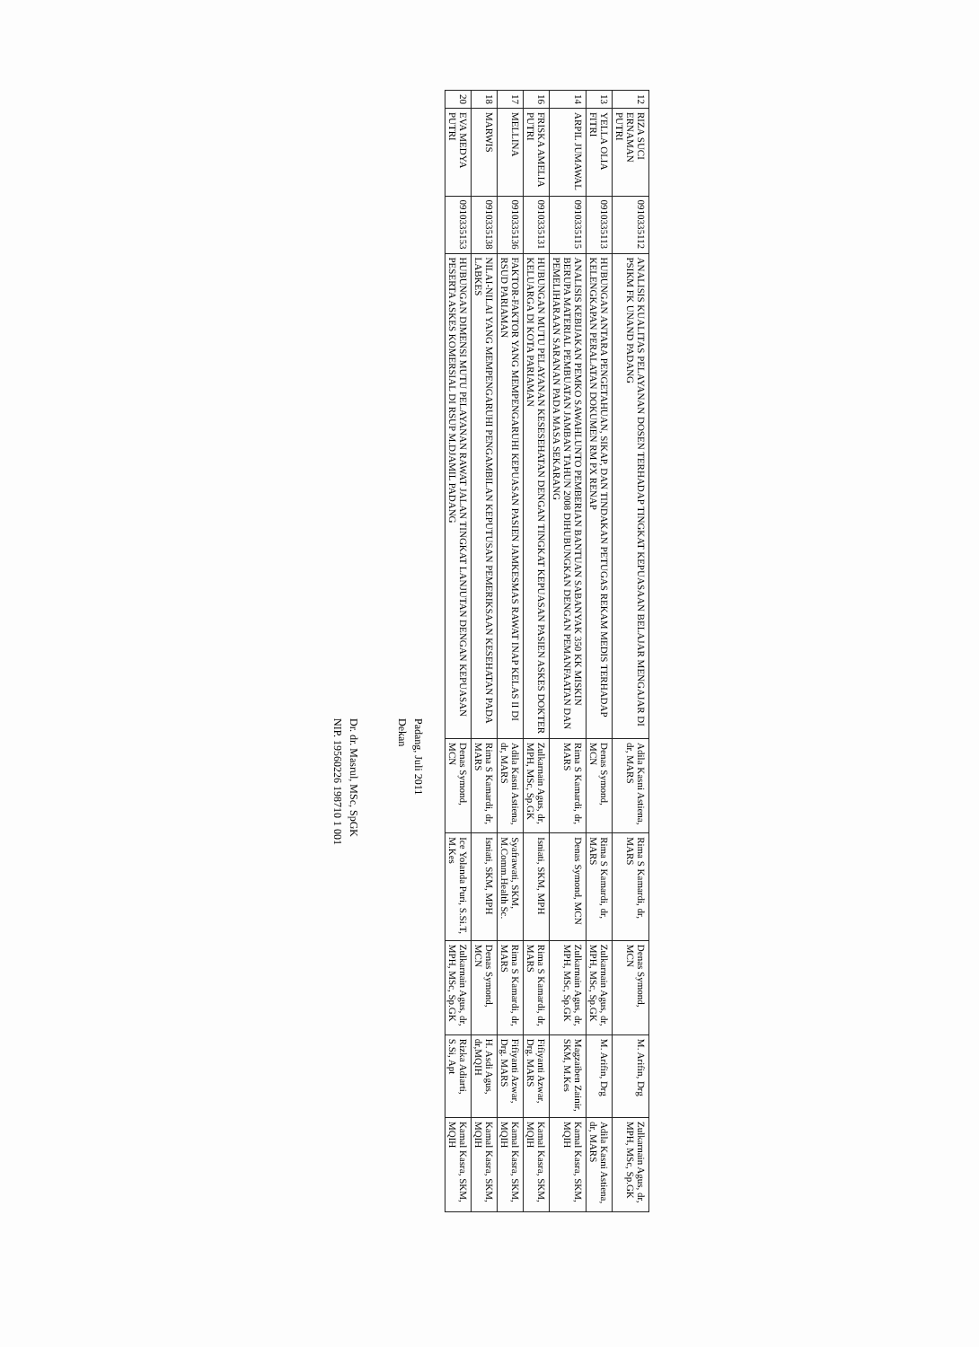| 12 | RIZA SUCI ERNAMAN PUTRI | 0910335112 | ANALISIS KUALITAS PELAYANAN DOSEN TERHADAP TINGKAT KEPUASAAN BELAJAR MENGAJAR DI PSIKM FK UNAND PADANG | Adila Kasni Astiena, dr, MARS | Rima S Kamardi, dr, MARS | Denas Symond, MCN | M. Arifin, Drg | Zulkarnain Agus, dr, MPH, MSc, Sp.GK |
| 13 | YELLA OLIA FITRI | 0910335113 | HUBUNGAN ANTARA PENGETAHUAN, SIKAP, DAN TINDAKAN PETUGAS REKAM MEDIS TERHADAP KELENGKAPAN PERALATAN DOKUMEN RM PX RENAP | Denas Symond, MCN | Rima S Kamardi, dr, MARS | Zulkarnain Agus, dr, MPH, MSc, Sp.GK | M. Arifin, Drg | Adila Kasni Astiena, dr, MARS |
| 14 | ARPIL JUMAWAL | 0910335115 | ANALISIS KEBIJAKAN PEMKO SAWAHLUNTO PEMBERIAN BANTUAN SABANYAK 350 KK MISKIN BERUPA MATERIAL PEMBUATAN JAMBAN TAHUN 2008 DIHUBUNGKAN DENGAN PEMANFAATAN DAN PEMELIHARAAN SARANAN PADA MASA SEKARANG | Rima S Kamardi, dr, MARS | Denas Symond, MCN | Zulkarnain Agus, dr, MPH, MSc, Sp.GK | Magzaiben Zainir, SKM, M.Kes | Kamal Kasra, SKM, MQIH |
| 16 | FRISKA AMELIA PUTRI | 0910335131 | HUBUNGAN MUTU PELAYANAN KESESEHATAN DENGAN TINGKAT KEPUASAN PASIEN ASKES DOKTER KELUARGA DI KOTA PARIAMAN | Zulkarnain Agus, dr, MPH, MSc, Sp.GK | Isniati, SKM, MPH | Rima S Kamardi, dr, MARS | Fifiyanti Azwar, Drg. MARS | Kamal Kasra, SKM, MQIH |
| 17 | MELLINA | 0910335136 | FAKTOR-FAKTOR YANG MEMPENGARUHI KEPUASAN PASIEN JAMKESMAS RAWAT INAP KELAS II DI RSUD PARIAMAN | Adila Kasni Astiena, dr, MARS | Syafrawati, SKM, M.Comm.Health Sc. | Rima S Kamardi, dr, MARS | Fifiyanti Azwar, Drg. MARS | Kamal Kasra, SKM, MQIH |
| 18 | MARWIS | 0910335138 | NILAI-NILAI YANG MEMPENGARUHI PENGAMBILAN KEPUTUSAN PEMERIKSAAN KESEHATAN PADA LABKES | Rima S Kamardi, dr, MARS | Isniati, SKM, MPH | Denas Symond, MCN | H. Asdi Agus, dr,MQIH | Kamal Kasra, SKM, MQIH |
| 20 | EVA MEDYA PUTRI | 0910335153 | HUBUNGAN DIMENSI MUTU PELAYANAN RAWAT JALAN TINGKAT LANJUTAN DENGAN KEPUASAN PESERTA ASKES KOMERSIAL DI RSUP M.DJAMIL PADANG | Denas Symond, MCN | Ice Yolanda Puri, S.Si.T, M.Kes | Zulkarnain Agus, dr, MPH, MSc, Sp.GK | Rizka Adiarti, S.Si, Apt | Kamal Kasra, SKM, MQIH |
Padang, Juli 2011
Dekan
Dr. dr. Masrul, MSc, SpGK
NIP. 19560226 198710 1 001